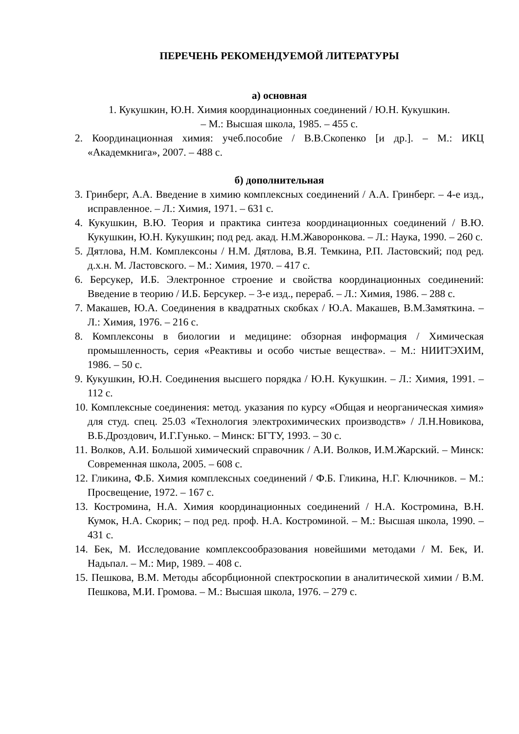ПЕРЕЧЕНЬ РЕКОМЕНДУЕМОЙ ЛИТЕРАТУРЫ
а) основная
1. Кукушкин, Ю.Н. Химия координационных соединений / Ю.Н. Кукушкин.
– М.: Высшая школа, 1985. – 455 с.
2. Координационная химия: учеб.пособие / В.В.Скопенко [и др.]. – М.: ИКЦ «Академкнига», 2007. – 488 с.
б) дополнительная
3. Гринберг, А.А. Введение в химию комплексных соединений / А.А. Гринберг. – 4-е изд., исправленное. – Л.: Химия, 1971. – 631 с.
4. Кукушкин, В.Ю. Теория и практика синтеза координационных соединений / В.Ю. Кукушкин, Ю.Н. Кукушкин; под ред. акад. Н.М.Жаворонкова. – Л.: Наука, 1990. – 260 с.
5. Дятлова, Н.М. Комплексоны / Н.М. Дятлова, В.Я. Темкина, Р.П. Ластовский; под ред. д.х.н. М. Ластовского. – М.: Химия, 1970. – 417 с.
6. Берсукер, И.Б. Электронное строение и свойства координационных соединений: Введение в теорию / И.Б. Берсукер. – 3-е изд., перераб. – Л.: Химия, 1986. – 288 с.
7. Макашев, Ю.А. Соединения в квадратных скобках / Ю.А. Макашев, В.М.Замяткина. – Л.: Химия, 1976. – 216 с.
8. Комплексоны в биологии и медицине: обзорная информация / Химическая промышленность, серия «Реактивы и особо чистые вещества». – М.: НИИТЭХИМ, 1986. – 50 с.
9. Кукушкин, Ю.Н. Соединения высшего порядка / Ю.Н. Кукушкин. – Л.: Химия, 1991. – 112 с.
10. Комплексные соединения: метод. указания по курсу «Общая и неорганическая химия» для студ. спец. 25.03 «Технология электрохимических производств» / Л.Н.Новикова, В.Б.Дроздович, И.Г.Гунько. – Минск: БГТУ, 1993. – 30 с.
11. Волков, А.И. Большой химический справочник / А.И. Волков, И.М.Жарский. – Минск: Современная школа, 2005. – 608 с.
12. Гликина, Ф.Б. Химия комплексных соединений / Ф.Б. Гликина, Н.Г. Ключников. – М.: Просвещение, 1972. – 167 с.
13. Костромина, Н.А. Химия координационных соединений / Н.А. Костромина, В.Н. Кумок, Н.А. Скорик; – под ред. проф. Н.А. Костроминой. – М.: Высшая школа, 1990. – 431 с.
14. Бек, М. Исследование комплексообразования новейшими методами / М. Бек, И. Надьпал. – М.: Мир, 1989. – 408 с.
15. Пешкова, В.М. Методы абсорбционной спектроскопии в аналитической химии / В.М. Пешкова, М.И. Громова. – М.: Высшая школа, 1976. – 279 с.